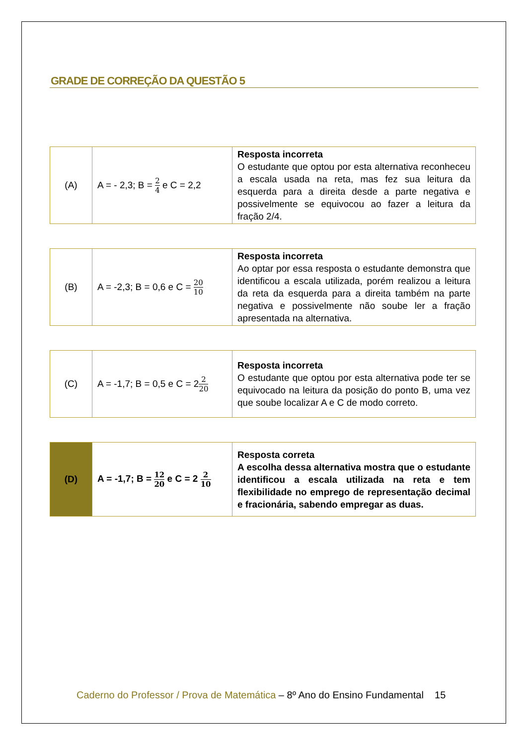GRADE DE CORREÇÃO DA QUESTÃO 5
| (A) | A = - 2,3; B = 2 4 e C = 2,2 | Resposta incorreta O estudante que optou por esta alternativa reconheceu a escala usada na reta, mas fez sua leitura da esquerda para a direita desde a parte negativa e possivelmente se equivocou ao fazer a leitura da fração 2/4. |
| (B) | A = -2,3; B = 0,6 e C = 20 10 | Resposta incorreta Ao optar por essa resposta o estudante demonstra que identificou a escala utilizada, porém realizou a leitura da reta da esquerda para a direita também na parte negativa e possivelmente não soube ler a fração apresentada na alternativa. |
| (C) | A = -1,7; B = 0,5 e C = 2 2 20 | Resposta incorreta O estudante que optou por esta alternativa pode ter se equivocado na leitura da posição do ponto B, uma vez que soube localizar A e C de modo correto. |
| (D) | A = -1,7; B = 12 20 e C = 2 2 10 | Resposta correta A escolha dessa alternativa mostra que o estudante identificou a escala utilizada na reta e tem flexibilidade no emprego de representação decimal e fracionária, sabendo empregar as duas. |
Caderno do Professor / Prova de Matemática – 8º Ano do Ensino Fundamental 15